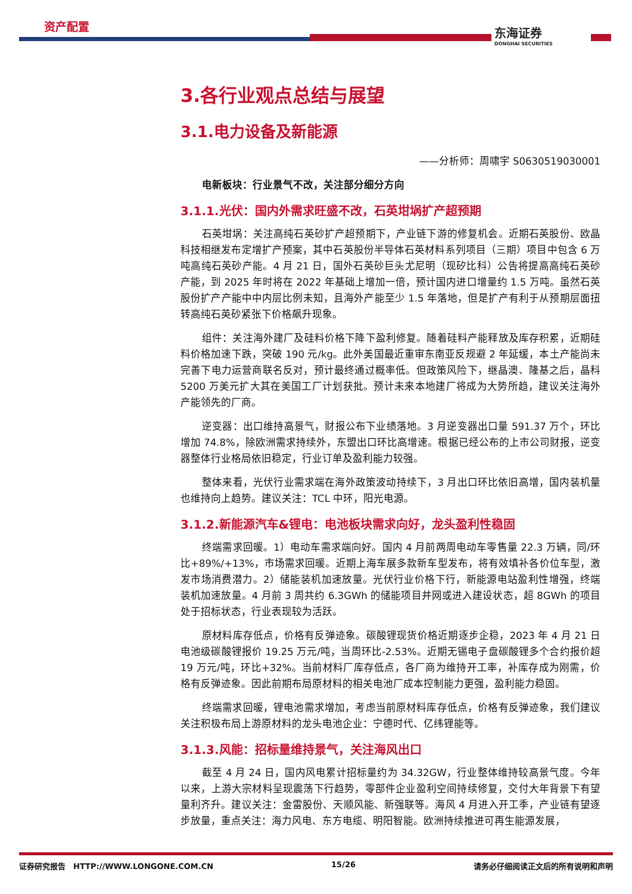资产配置 东海证券
DONGHAI SECURITIES
3.各行业观点总结与展望
3.1.电力设备及新能源
——分析师：周啸宇 S0630519030001
电新板块：行业景气不改，关注部分细分方向
3.1.1.光伏：国内外需求旺盛不改，石英坩埚扩产超预期
石英坩埚：关注高纯石英砂扩产超预期下，产业链下游的修复机会。近期石英股份、欧晶科技相继发布定增扩产预案，其中石英股份半导体石英材料系列项目（三期）项目中包含 6 万吨高纯石英砂产能。4 月 21 日，国外石英砂巨头尤尼明（现矽比科）公告将提高高纯石英砂产能，到 2025 年时将在 2022 年基础上增加一倍，预计国内进口增量约 1.5 万吨。虽然石英股份扩产产能中中内层比例未知，且海外产能至少 1.5 年落地，但是扩产有利于从预期层面扭转高纯石英砂紧张下价格飙升现象。
组件：关注海外建厂及硅料价格下降下盈利修复。随着硅料产能释放及库存积累，近期硅料价格加速下跌，突破 190 元/kg。此外美国最近重审东南亚反规避 2 年延缓，本土产能尚未完善下电力运营商联名反对，预计最终通过概率低。但政策风险下，继晶澳、隆基之后，晶科 5200 万美元扩大其在美国工厂计划获批。预计未来本地建厂将成为大势所趋，建议关注海外产能领先的厂商。
逆变器：出口维持高景气，财报公布下业绩落地。3 月逆变器出口量 591.37 万个，环比增加 74.8%，除欧洲需求持续外，东盟出口环比高增速。根据已经公布的上市公司财报，逆变器整体行业格局依旧稳定，行业订单及盈利能力较强。
整体来看，光伏行业需求端在海外政策波动持续下，3 月出口环比依旧高增，国内装机量也维持向上趋势。建议关注：TCL 中环，阳光电源。
3.1.2.新能源汽车&锂电：电池板块需求向好，龙头盈利性稳固
终端需求回暖。1）电动车需求端向好。国内 4 月前两周电动车零售量 22.3 万辆，同/环比+89%/+13%，市场需求回暖。近期上海车展多款新车型发布，将有效填补各价位车型，激发市场消费潜力。2）储能装机加速放量。光伏行业价格下行，新能源电站盈利性增强，终端装机加速放量。4 月前 3 周共约 6.3GWh 的储能项目并网或进入建设状态，超 8GWh 的项目处于招标状态，行业表现较为活跃。
原材料库存低点，价格有反弹迹象。碳酸锂现货价格近期逐步企稳，2023 年 4 月 21 日电池级碳酸锂报价 19.25 万元/吨，当周环比-2.53%。近期无锡电子盘碳酸锂多个合约报价超 19 万元/吨，环比+32%。当前材料厂库存低点，各厂商为维持开工率，补库存成为刚需，价格有反弹迹象。因此前期布局原材料的相关电池厂成本控制能力更强，盈利能力稳固。
终端需求回暖，锂电池需求增加，考虑当前原材料库存低点，价格有反弹迹象，我们建议关注积极布局上游原材料的龙头电池企业：宁德时代、亿纬锂能等。
3.1.3.风能：招标量维持景气，关注海风出口
截至 4 月 24 日，国内风电累计招标量约为 34.32GW，行业整体维持较高景气度。今年以来，上游大宗材料呈现震荡下行趋势，零部件企业盈利空间持续修复，交付大年背景下有望量利齐升。建议关注：金雷股份、天顺风能、新强联等。海风 4 月进入开工季，产业链有望逐步放量，重点关注：海力风电、东方电缆、明阳智能。欧洲持续推进可再生能源发展，
证券研究报告　HTTP://WWW.LONGONE.COM.CN 15/26 请务必仔细阅读正文后的所有说明和声明